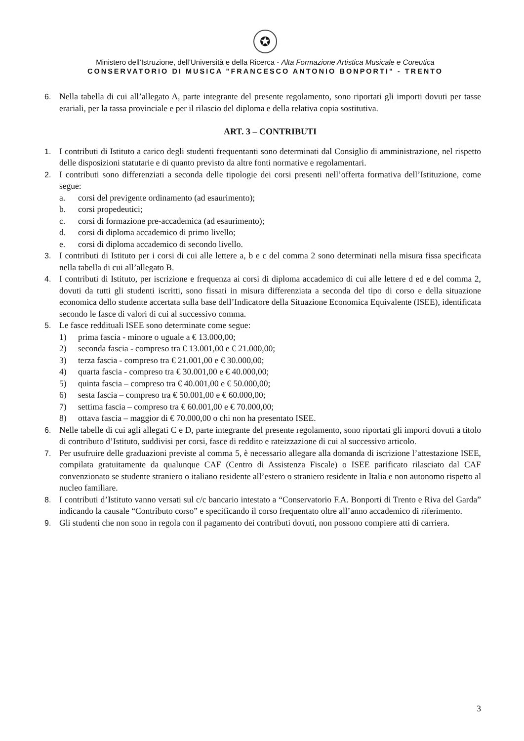✪
Ministero dell’Istruzione, dell’Università e della Ricerca - Alta Formazione Artistica Musicale e Coreutica
CONSERVATORIO DI MUSICA "FRANCESCO ANTONIO BONPORTI" - TRENTO
6. Nella tabella di cui all’allegato A, parte integrante del presente regolamento, sono riportati gli importi dovuti per tasse erariali, per la tassa provinciale e per il rilascio del diploma e della relativa copia sostitutiva.
ART. 3 – CONTRIBUTI
1. I contributi di Istituto a carico degli studenti frequentanti sono determinati dal Consiglio di amministrazione, nel rispetto delle disposizioni statutarie e di quanto previsto da altre fonti normative e regolamentari.
2. I contributi sono differenziati a seconda delle tipologie dei corsi presenti nell’offerta formativa dell’Istituzione, come segue:
a. corsi del previgente ordinamento (ad esaurimento);
b. corsi propedeutici;
c. corsi di formazione pre-accademica (ad esaurimento);
d. corsi di diploma accademico di primo livello;
e. corsi di diploma accademico di secondo livello.
3. I contributi di Istituto per i corsi di cui alle lettere a, b e c del comma 2 sono determinati nella misura fissa specificata nella tabella di cui all’allegato B.
4. I contributi di Istituto, per iscrizione e frequenza ai corsi di diploma accademico di cui alle lettere d ed e del comma 2, dovuti da tutti gli studenti iscritti, sono fissati in misura differenziata a seconda del tipo di corso e della situazione economica dello studente accertata sulla base dell’Indicatore della Situazione Economica Equivalente (ISEE), identificata secondo le fasce di valori di cui al successivo comma.
5. Le fasce reddituali ISEE sono determinate come segue:
1) prima fascia - minore o uguale a € 13.000,00;
2) seconda fascia - compreso tra € 13.001,00 e € 21.000,00;
3) terza fascia - compreso tra € 21.001,00 e € 30.000,00;
4) quarta fascia - compreso tra € 30.001,00 e € 40.000,00;
5) quinta fascia – compreso tra € 40.001,00 e € 50.000,00;
6) sesta fascia – compreso tra € 50.001,00 e € 60.000,00;
7) settima fascia – compreso tra € 60.001,00 e € 70.000,00;
8) ottava fascia – maggior di € 70.000,00 o chi non ha presentato ISEE.
6. Nelle tabelle di cui agli allegati C e D, parte integrante del presente regolamento, sono riportati gli importi dovuti a titolo di contributo d’Istituto, suddivisi per corsi, fasce di reddito e rateizzazione di cui al successivo articolo.
7. Per usufruire delle graduazioni previste al comma 5, è necessario allegare alla domanda di iscrizione l’attestazione ISEE, compilata gratuitamente da qualunque CAF (Centro di Assistenza Fiscale) o ISEE parificato rilasciato dal CAF convenzionato se studente straniero o italiano residente all’estero o straniero residente in Italia e non autonomo rispetto al nucleo familiare.
8. I contributi d’Istituto vanno versati sul c/c bancario intestato a “Conservatorio F.A. Bonporti di Trento e Riva del Garda” indicando la causale “Contributo corso” e specificando il corso frequentato oltre all’anno accademico di riferimento.
9. Gli studenti che non sono in regola con il pagamento dei contributi dovuti, non possono compiere atti di carriera.
3